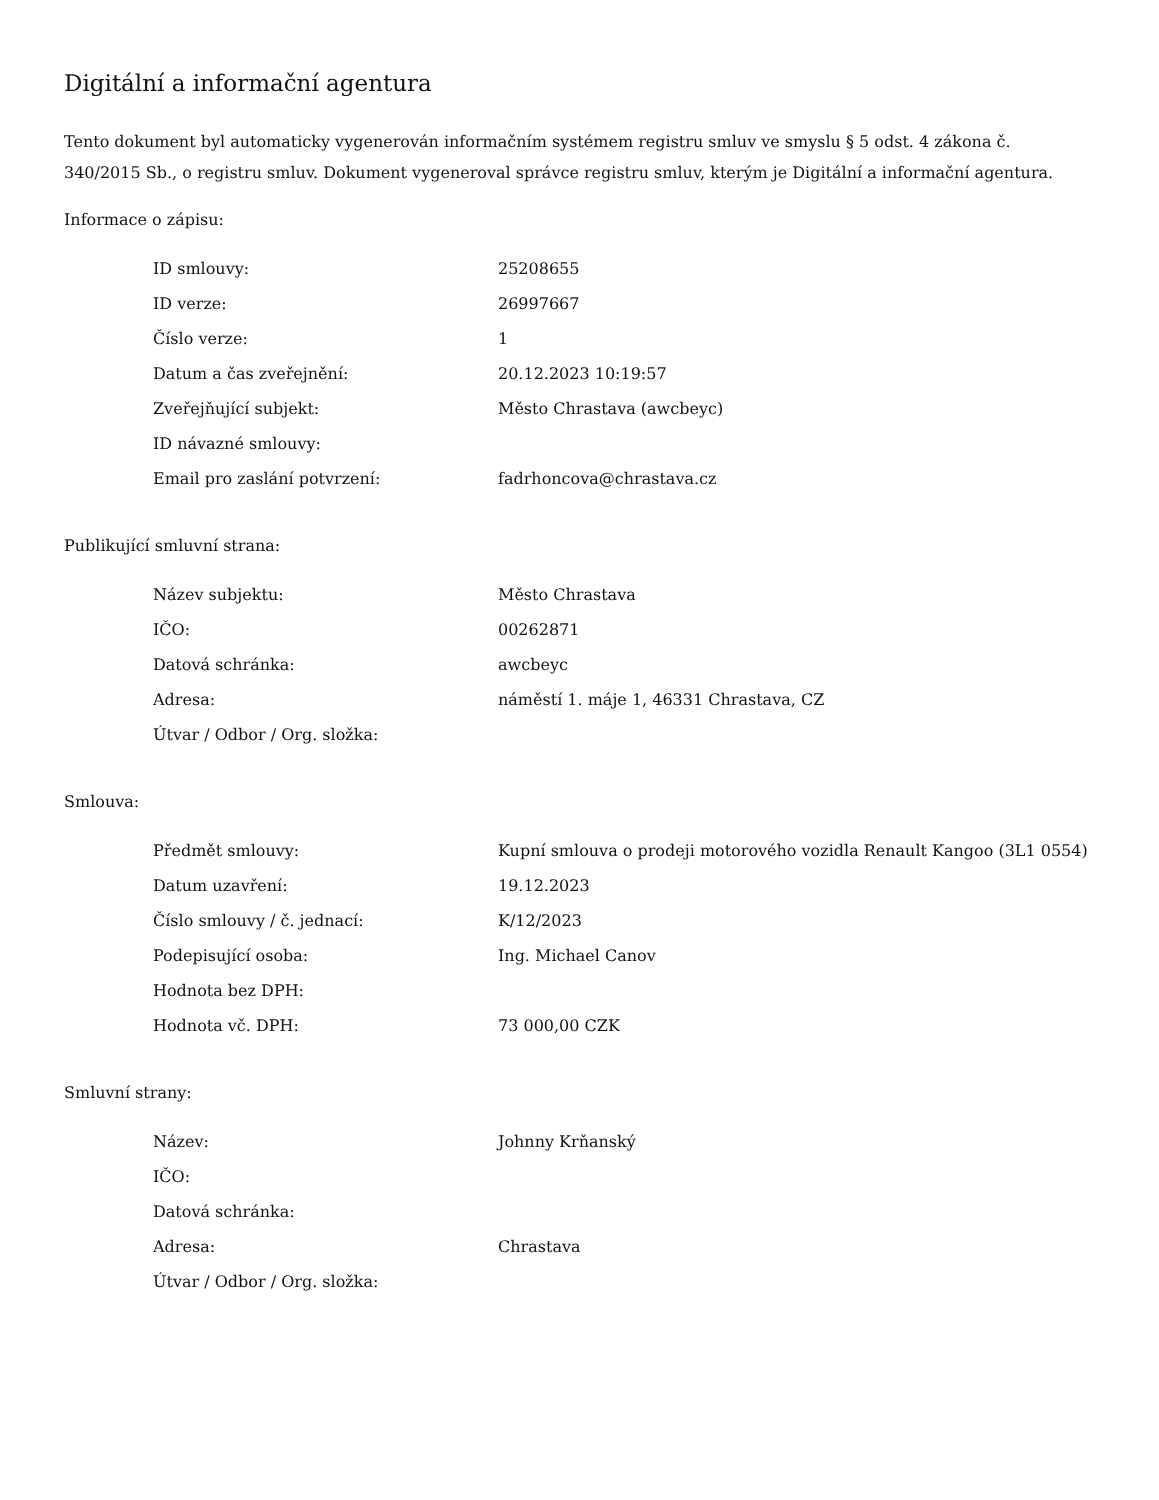Digitální a informační agentura
Tento dokument byl automaticky vygenerován informačním systémem registru smluv ve smyslu § 5 odst. 4 zákona č. 340/2015 Sb., o registru smluv. Dokument vygeneroval správce registru smluv, kterým je Digitální a informační agentura.
Informace o zápisu:
| ID smlouvy: | 25208655 |
| ID verze: | 26997667 |
| Číslo verze: | 1 |
| Datum a čas zveřejnění: | 20.12.2023 10:19:57 |
| Zveřejňující subjekt: | Město Chrastava (awcbeyc) |
| ID návazné smlouvy: | |
| Email pro zaslání potvrzení: | fadrhoncova@chrastava.cz |
Publikující smluvní strana:
| Název subjektu: | Město Chrastava |
| IČO: | 00262871 |
| Datová schránka: | awcbeyc |
| Adresa: | náměstí 1. máje 1, 46331 Chrastava, CZ |
| Útvar / Odbor / Org. složka: | |
Smlouva:
| Předmět smlouvy: | Kupní smlouva o prodeji motorového vozidla Renault Kangoo (3L1 0554) |
| Datum uzavření: | 19.12.2023 |
| Číslo smlouvy / č. jednací: | K/12/2023 |
| Podepisující osoba: | Ing. Michael Canov |
| Hodnota bez DPH: | |
| Hodnota vč. DPH: | 73 000,00 CZK |
Smluvní strany:
| Název: | Johnny Krňanský |
| IČO: | |
| Datová schránka: | |
| Adresa: | Chrastava |
| Útvar / Odbor / Org. složka: | |